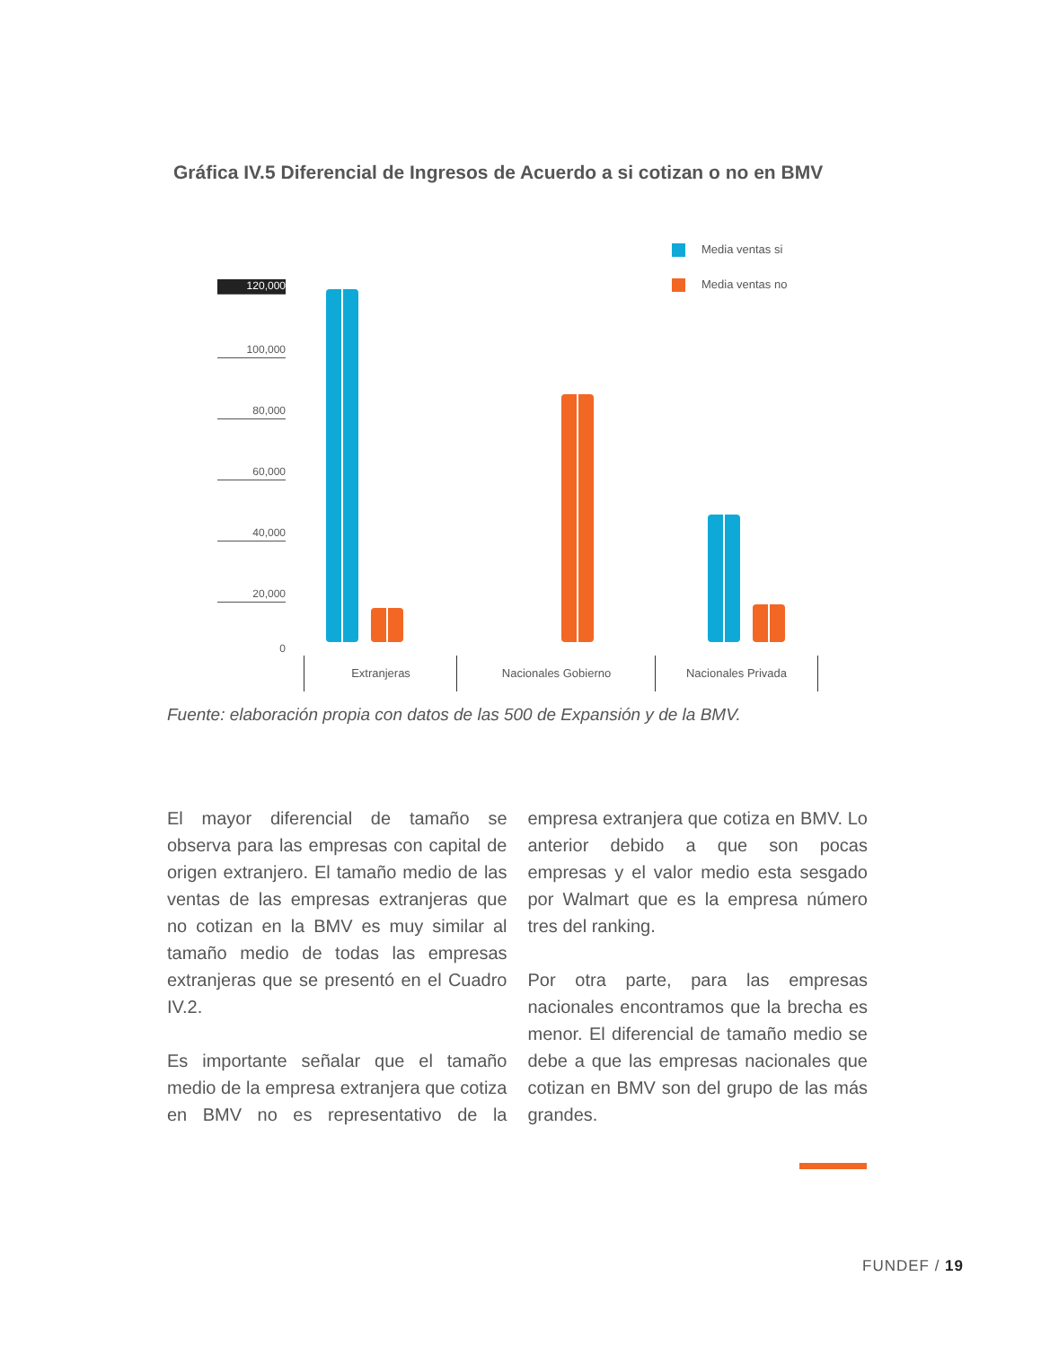Gráfica IV.5 Diferencial de Ingresos de Acuerdo a si cotizan o no en BMV
Media ventas si
Media ventas no
120,000
100,000
80,000
60,000
40,000
20,000
0
Extranjeras Nacionales Gobierno Nacionales Privada
Fuente: elaboración propia con datos de las 500 de Expansión y de la BMV.
El mayor diferencial de tamaño se observa para las empresas con capital de origen extranjero. El tamaño medio de las ventas de las empresas extranjeras que no cotizan en la BMV es muy similar al tamaño medio de todas las empresas extranjeras que se presentó en el Cuadro IV.2.
Es importante señalar que el tamaño medio de la empresa extranjera que cotiza en BMV no es representativo de la empresa extranjera que cotiza en BMV. Lo anterior debido a que son pocas empresas y el valor medio esta sesgado por Walmart que es la empresa número tres del ranking.
Por otra parte, para las empresas nacionales encontramos que la brecha es menor. El diferencial de tamaño medio se debe a que las empresas nacionales que cotizan en BMV son del grupo de las más grandes.
FUNDEF / 19